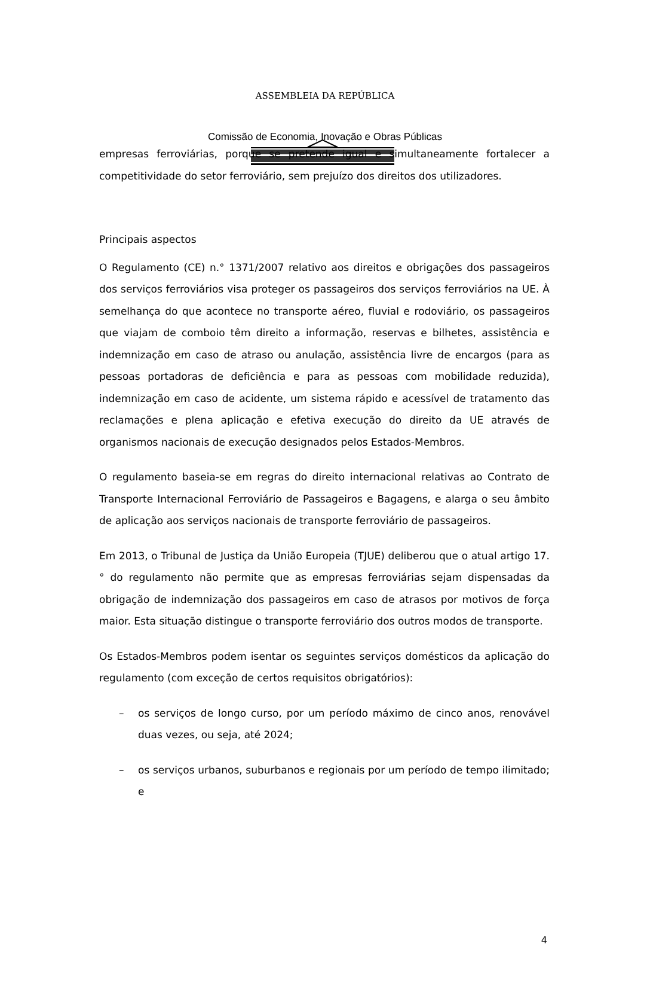ASSEMBLEIA DA REPÚBLICA
Comissão de Economia, Inovação e Obras Públicas
empresas ferroviárias, porque se pretende igual e simultaneamente fortalecer a competitividade do setor ferroviário, sem prejuízo dos direitos dos utilizadores.
Principais aspectos
O Regulamento (CE) n.° 1371/2007 relativo aos direitos e obrigações dos passageiros dos serviços ferroviários visa proteger os passageiros dos serviços ferroviários na UE. À semelhança do que acontece no transporte aéreo, fluvial e rodoviário, os passageiros que viajam de comboio têm direito a informação, reservas e bilhetes, assistência e indemnização em caso de atraso ou anulação, assistência livre de encargos (para as pessoas portadoras de deficiência e para as pessoas com mobilidade reduzida), indemnização em caso de acidente, um sistema rápido e acessível de tratamento das reclamações e plena aplicação e efetiva execução do direito da UE através de organismos nacionais de execução designados pelos Estados-Membros.
O regulamento baseia-se em regras do direito internacional relativas ao Contrato de Transporte Internacional Ferroviário de Passageiros e Bagagens, e alarga o seu âmbito de aplicação aos serviços nacionais de transporte ferroviário de passageiros.
Em 2013, o Tribunal de Justiça da União Europeia (TJUE) deliberou que o atual artigo 17.° do regulamento não permite que as empresas ferroviárias sejam dispensadas da obrigação de indemnização dos passageiros em caso de atrasos por motivos de força maior. Esta situação distingue o transporte ferroviário dos outros modos de transporte.
Os Estados-Membros podem isentar os seguintes serviços domésticos da aplicação do regulamento (com exceção de certos requisitos obrigatórios):
– os serviços de longo curso, por um período máximo de cinco anos, renovável duas vezes, ou seja, até 2024;
– os serviços urbanos, suburbanos e regionais por um período de tempo ilimitado; e
4